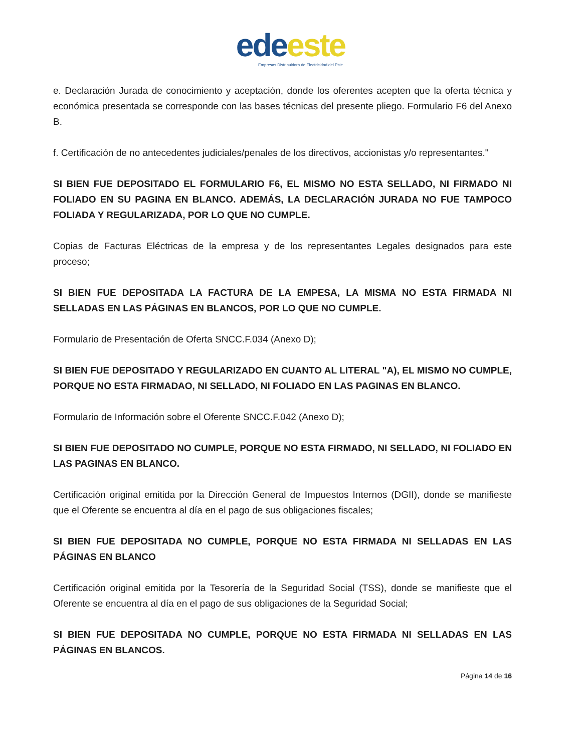ede este
Empresas Distribuidora de Electricidad del Este
e. Declaración Jurada de conocimiento y aceptación, donde los oferentes acepten que la oferta técnica y económica presentada se corresponde con las bases técnicas del presente pliego. Formulario F6 del Anexo B.
f. Certificación de no antecedentes judiciales/penales de los directivos, accionistas y/o representantes."
SI BIEN FUE DEPOSITADO EL FORMULARIO F6, EL MISMO NO ESTA SELLADO, NI FIRMADO NI FOLIADO EN SU PAGINA EN BLANCO. ADEMÁS, LA DECLARACIÓN JURADA NO FUE TAMPOCO FOLIADA Y REGULARIZADA, POR LO QUE NO CUMPLE.
Copias de Facturas Eléctricas de la empresa y de los representantes Legales designados para este proceso;
SI BIEN FUE DEPOSITADA LA FACTURA DE LA EMPESA, LA MISMA NO ESTA FIRMADA NI SELLADAS EN LAS PÁGINAS EN BLANCOS, POR LO QUE NO CUMPLE.
Formulario de Presentación de Oferta SNCC.F.034 (Anexo D);
SI BIEN FUE DEPOSITADO Y REGULARIZADO EN CUANTO AL LITERAL "A), EL MISMO NO CUMPLE, PORQUE NO ESTA FIRMADAO, NI SELLADO, NI FOLIADO EN LAS PAGINAS EN BLANCO.
Formulario de Información sobre el Oferente SNCC.F.042 (Anexo D);
SI BIEN FUE DEPOSITADO NO CUMPLE, PORQUE NO ESTA FIRMADO, NI SELLADO, NI FOLIADO EN LAS PAGINAS EN BLANCO.
Certificación original emitida por la Dirección General de Impuestos Internos (DGII), donde se manifieste que el Oferente se encuentra al día en el pago de sus obligaciones fiscales;
SI BIEN FUE DEPOSITADA NO CUMPLE, PORQUE NO ESTA FIRMADA NI SELLADAS EN LAS PÁGINAS EN BLANCO
Certificación original emitida por la Tesorería de la Seguridad Social (TSS), donde se manifieste que el Oferente se encuentra al día en el pago de sus obligaciones de la Seguridad Social;
SI BIEN FUE DEPOSITADA NO CUMPLE, PORQUE NO ESTA FIRMADA NI SELLADAS EN LAS PÁGINAS EN BLANCOS.
Página 14 de 16